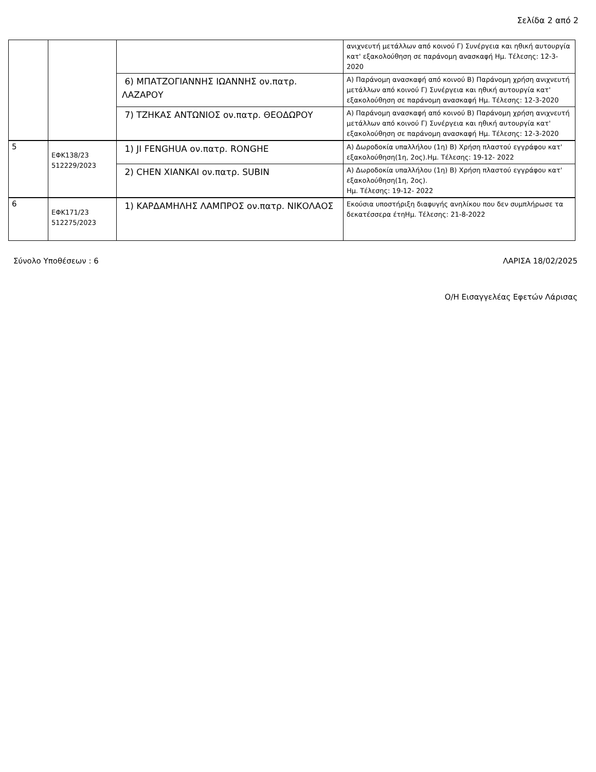Σελίδα 2 από 2
| | | | ανιχνευτή μετάλλων από κοινού Γ) Συνέργεια και ηθική αυτουργία κατ' εξακολούθηση σε παράνομη ανασκαφή Ημ. Τέλεσης: 12-3-2020 |
| | | 6) ΜΠΑΤΖΟΓΙΑΝΝΗΣ ΙΩΑΝΝΗΣ ον.πατρ. ΛΑΖΑΡΟΥ | Α) Παράνομη ανασκαφή από κοινού Β) Παράνομη χρήση ανιχνευτή μετάλλων από κοινού Γ) Συνέργεια και ηθική αυτουργία κατ' εξακολούθηση σε παράνομη ανασκαφή Ημ. Τέλεσης: 12-3-2020 |
| | | 7) ΤΖΗΚΑΣ ΑΝΤΩΝΙΟΣ ον.πατρ. ΘΕΟΔΩΡΟΥ | Α) Παράνομη ανασκαφή από κοινού Β) Παράνομη χρήση ανιχνευτή μετάλλων από κοινού Γ) Συνέργεια και ηθική αυτουργία κατ' εξακολούθηση σε παράνομη ανασκαφή Ημ. Τέλεσης: 12-3-2020 |
| 5 | ΕΦΚ138/23 512229/2023 | 1) JI FENGHUA ον.πατρ. RONGHE | Α) Δωροδοκία υπαλλήλου (1η) Β) Χρήση πλαστού εγγράφου κατ' εξακολούθηση(1η, 2ος).Ημ. Τέλεσης: 19-12- 2022 |
| | | 2) CHEN XIANKAI ον.πατρ. SUBIN | Α) Δωροδοκία υπαλλήλου (1η) Β) Χρήση πλαστού εγγράφου κατ' εξακολούθηση(1η, 2ος). Ημ. Τέλεσης: 19-12- 2022 |
| 6 | ΕΦΚ171/23 512275/2023 | 1) ΚΑΡΔΑΜΗΛΗΣ ΛΑΜΠΡΟΣ ον.πατρ. ΝΙΚΟΛΑΟΣ | Εκούσια υποστήριξη διαφυγής ανηλίκου που δεν συμπλήρωσε τα δεκατέσσερα έτηΗμ. Τέλεσης: 21-8-2022 |
Σύνολο Υποθέσεων : 6 ΛΑΡΙΣΑ 18/02/2025
Ο/Η Εισαγγελέας Εφετών Λάρισας